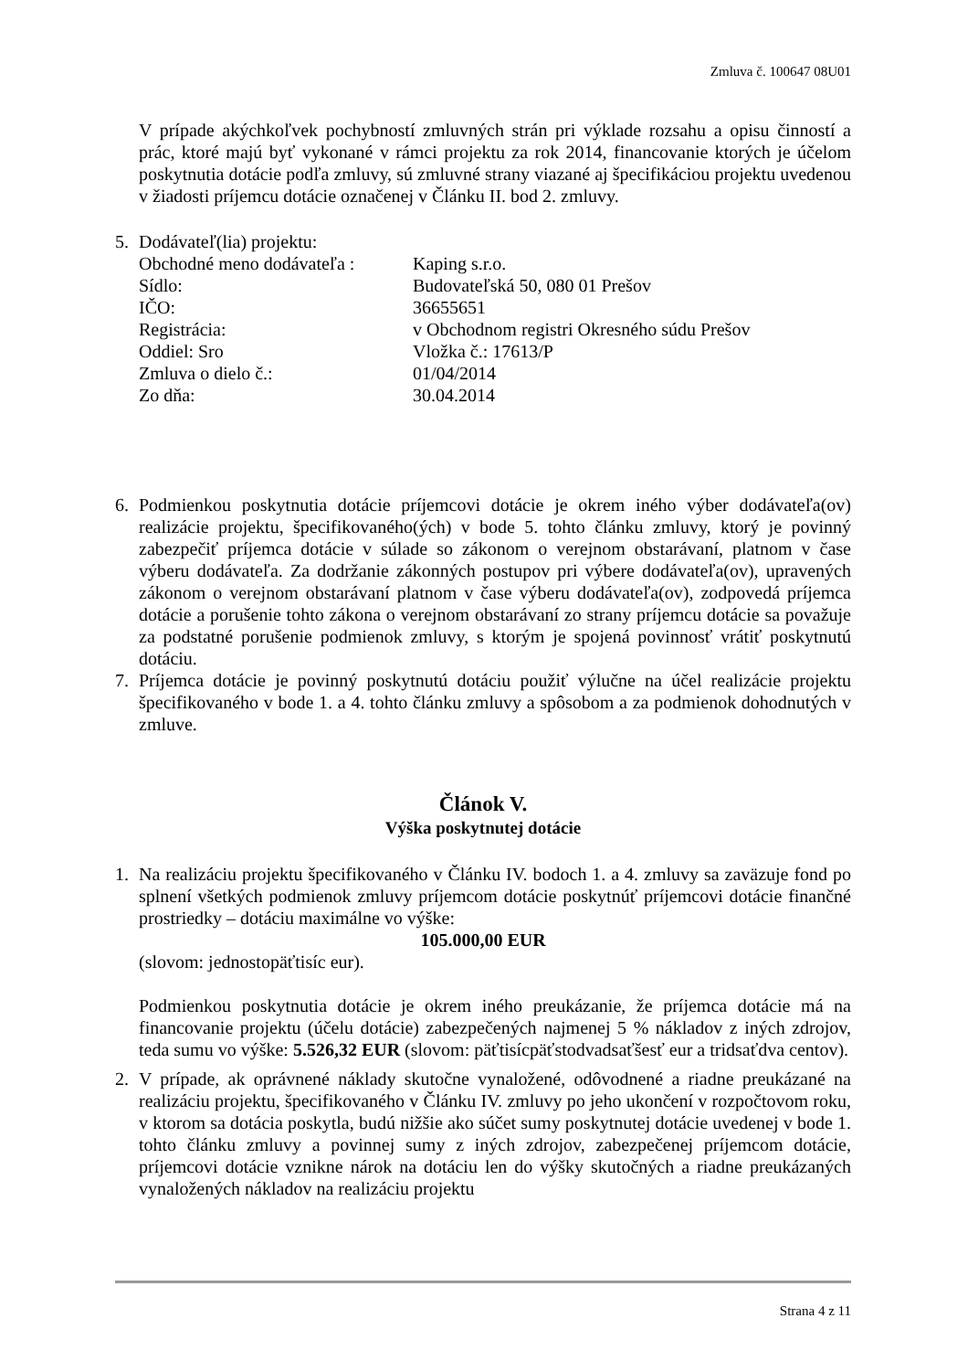Zmluva č. 100647 08U01
V prípade akýchkoľvek pochybností zmluvných strán pri výklade rozsahu a opisu činností a prác, ktoré majú byť vykonané v rámci projektu za rok 2014, financovanie ktorých je účelom poskytnutia dotácie podľa zmluvy, sú zmluvné strany viazané aj špecifikáciou projektu uvedenou v žiadosti príjemcu dotácie označenej v Článku II. bod 2. zmluvy.
5. Dodávateľ(lia) projektu:
Obchodné meno dodávateľa : Kaping s.r.o.
Sídlo: Budovateľská 50, 080 01 Prešov
IČO: 36655651
Registrácia: v Obchodnom registri Okresného súdu Prešov
Oddiel: Sro Vložka č.: 17613/P
Zmluva o dielo č.: 01/04/2014
Zo dňa: 30.04.2014
6. Podmienkou poskytnutia dotácie príjemcovi dotácie je okrem iného výber dodávateľa(ov) realizácie projektu, špecifikovaného(ých) v bode 5. tohto článku zmluvy, ktorý je povinný zabezpečiť príjemca dotácie v súlade so zákonom o verejnom obstarávaní, platnom v čase výberu dodávateľa. Za dodržanie zákonných postupov pri výbere dodávateľa(ov), upravených zákonom o verejnom obstarávaní platnom v čase výberu dodávateľa(ov), zodpovedá príjemca dotácie a porušenie tohto zákona o verejnom obstarávaní zo strany príjemcu dotácie sa považuje za podstatné porušenie podmienok zmluvy, s ktorým je spojená povinnosť vrátiť poskytnutú dotáciu.
7. Príjemca dotácie je povinný poskytnutú dotáciu použiť výlučne na účel realizácie projektu špecifikovaného v bode 1. a 4. tohto článku zmluvy a spôsobom a za podmienok dohodnutých v zmluve.
Článok V.
Výška poskytnutej dotácie
1. Na realizáciu projektu špecifikovaného v Článku IV. bodoch 1. a 4. zmluvy sa zaväzuje fond po splnení všetkých podmienok zmluvy príjemcom dotácie poskytnúť príjemcovi dotácie finančné prostriedky – dotáciu maximálne vo výške:
105.000,00 EUR
(slovom: jednostopäťtisíc eur).
Podmienkou poskytnutia dotácie je okrem iného preukázanie, že príjemca dotácie má na financovanie projektu (účelu dotácie) zabezpečených najmenej 5 % nákladov z iných zdrojov, teda sumu vo výške: 5.526,32 EUR (slovom: päťtisícpäťstodvadsaťšesť eur a tridsaťdva centov).
2. V prípade, ak oprávnené náklady skutočne vynaložené, odôvodnené a riadne preukázané na realizáciu projektu, špecifikovaného v Článku IV. zmluvy po jeho ukončení v rozpočtovom roku, v ktorom sa dotácia poskytla, budú nižšie ako súčet sumy poskytnutej dotácie uvedenej v bode 1. tohto článku zmluvy a povinnej sumy z iných zdrojov, zabezpečenej príjemcom dotácie, príjemcovi dotácie vznikne nárok na dotáciu len do výšky skutočných a riadne preukázaných vynaložených nákladov na realizáciu projektu
Strana 4 z 11